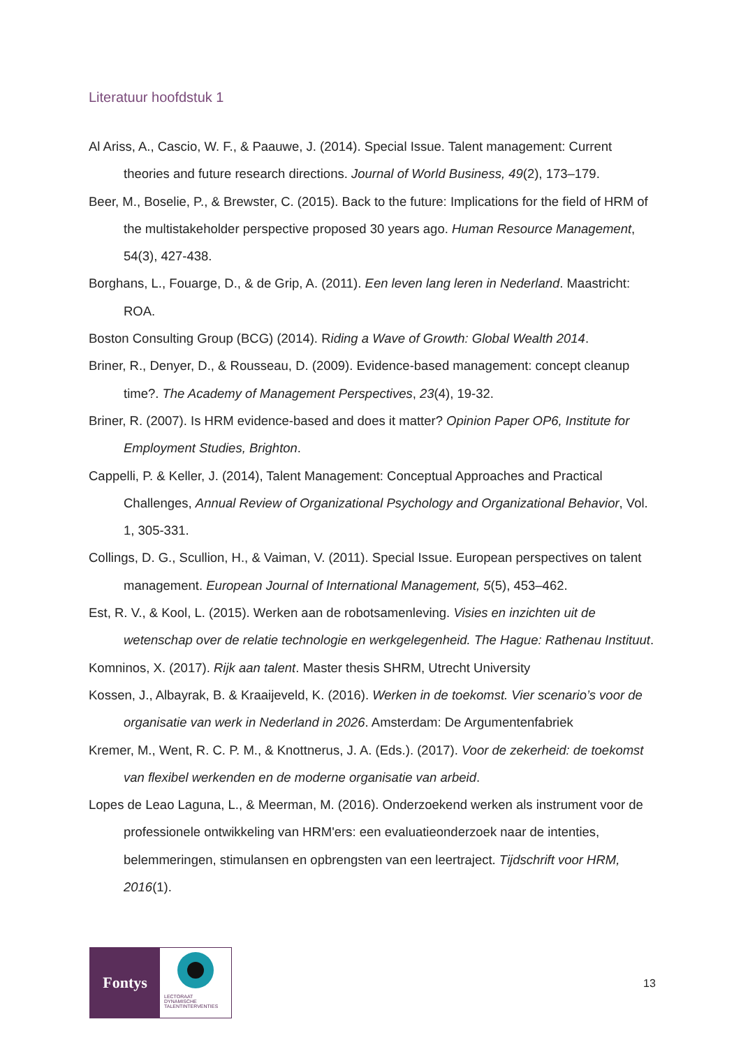Literatuur hoofdstuk 1
Al Ariss, A., Cascio, W. F., & Paauwe, J. (2014). Special Issue. Talent management: Current theories and future research directions. Journal of World Business, 49(2), 173–179.
Beer, M., Boselie, P., & Brewster, C. (2015). Back to the future: Implications for the field of HRM of the multistakeholder perspective proposed 30 years ago. Human Resource Management, 54(3), 427-438.
Borghans, L., Fouarge, D., & de Grip, A. (2011). Een leven lang leren in Nederland. Maastricht: ROA.
Boston Consulting Group (BCG) (2014). Riding a Wave of Growth: Global Wealth 2014.
Briner, R., Denyer, D., & Rousseau, D. (2009). Evidence-based management: concept cleanup time?. The Academy of Management Perspectives, 23(4), 19-32.
Briner, R. (2007). Is HRM evidence-based and does it matter? Opinion Paper OP6, Institute for Employment Studies, Brighton.
Cappelli, P. & Keller, J. (2014), Talent Management: Conceptual Approaches and Practical Challenges, Annual Review of Organizational Psychology and Organizational Behavior, Vol. 1, 305-331.
Collings, D. G., Scullion, H., & Vaiman, V. (2011). Special Issue. European perspectives on talent management. European Journal of International Management, 5(5), 453–462.
Est, R. V., & Kool, L. (2015). Werken aan de robotsamenleving. Visies en inzichten uit de wetenschap over de relatie technologie en werkgelegenheid. The Hague: Rathenau Instituut.
Komninos, X. (2017). Rijk aan talent. Master thesis SHRM, Utrecht University
Kossen, J., Albayrak, B. & Kraaijeveld, K. (2016). Werken in de toekomst. Vier scenario’s voor de organisatie van werk in Nederland in 2026. Amsterdam: De Argumentenfabriek
Kremer, M., Went, R. C. P. M., & Knottnerus, J. A. (Eds.). (2017). Voor de zekerheid: de toekomst van flexibel werkenden en de moderne organisatie van arbeid.
Lopes de Leao Laguna, L., & Meerman, M. (2016). Onderzoekend werken als instrument voor de professionele ontwikkeling van HRM'ers: een evaluatieonderzoek naar de intenties, belemmeringen, stimulansen en opbrengsten van een leertraject. Tijdschrift voor HRM, 2016(1).
Fontys
LECTORAAT
DYNAMISCHE
TALENTINTERVENTIES
13